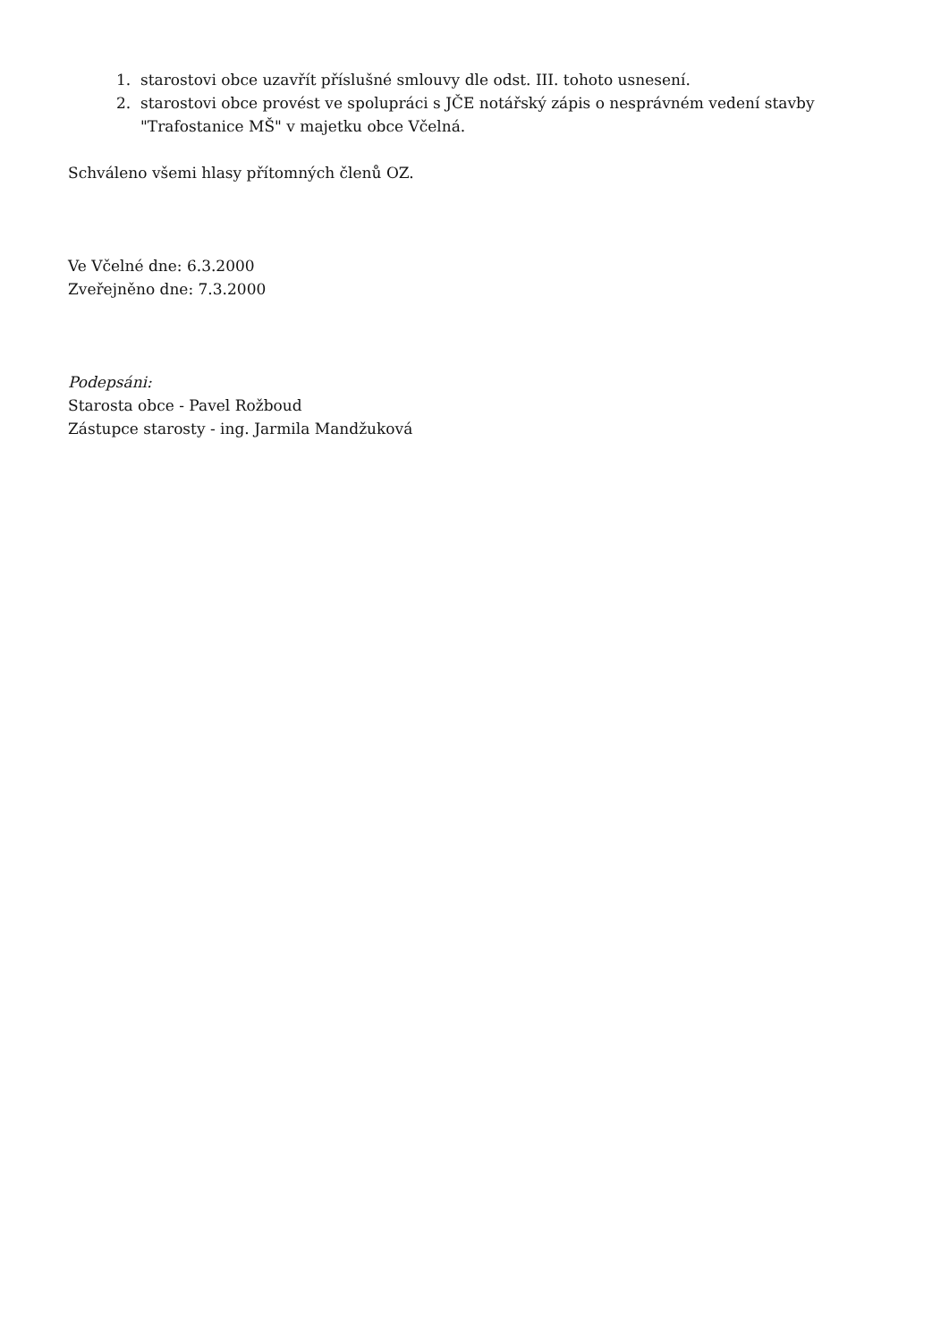1. starostovi obce uzavřít příslušné smlouvy dle odst. III. tohoto usnesení.
2. starostovi obce provést ve spolupráci s JČE notářský zápis o nesprávném vedení stavby
"Trafostanice MŠ" v majetku obce Včelná.
Schváleno všemi hlasy přítomných členů OZ.
Ve Včelné dne: 6.3.2000
Zveřejněno dne: 7.3.2000
Podepsáni:
Starosta obce - Pavel Rožboud
Zástupce starosty - ing. Jarmila Mandžuková